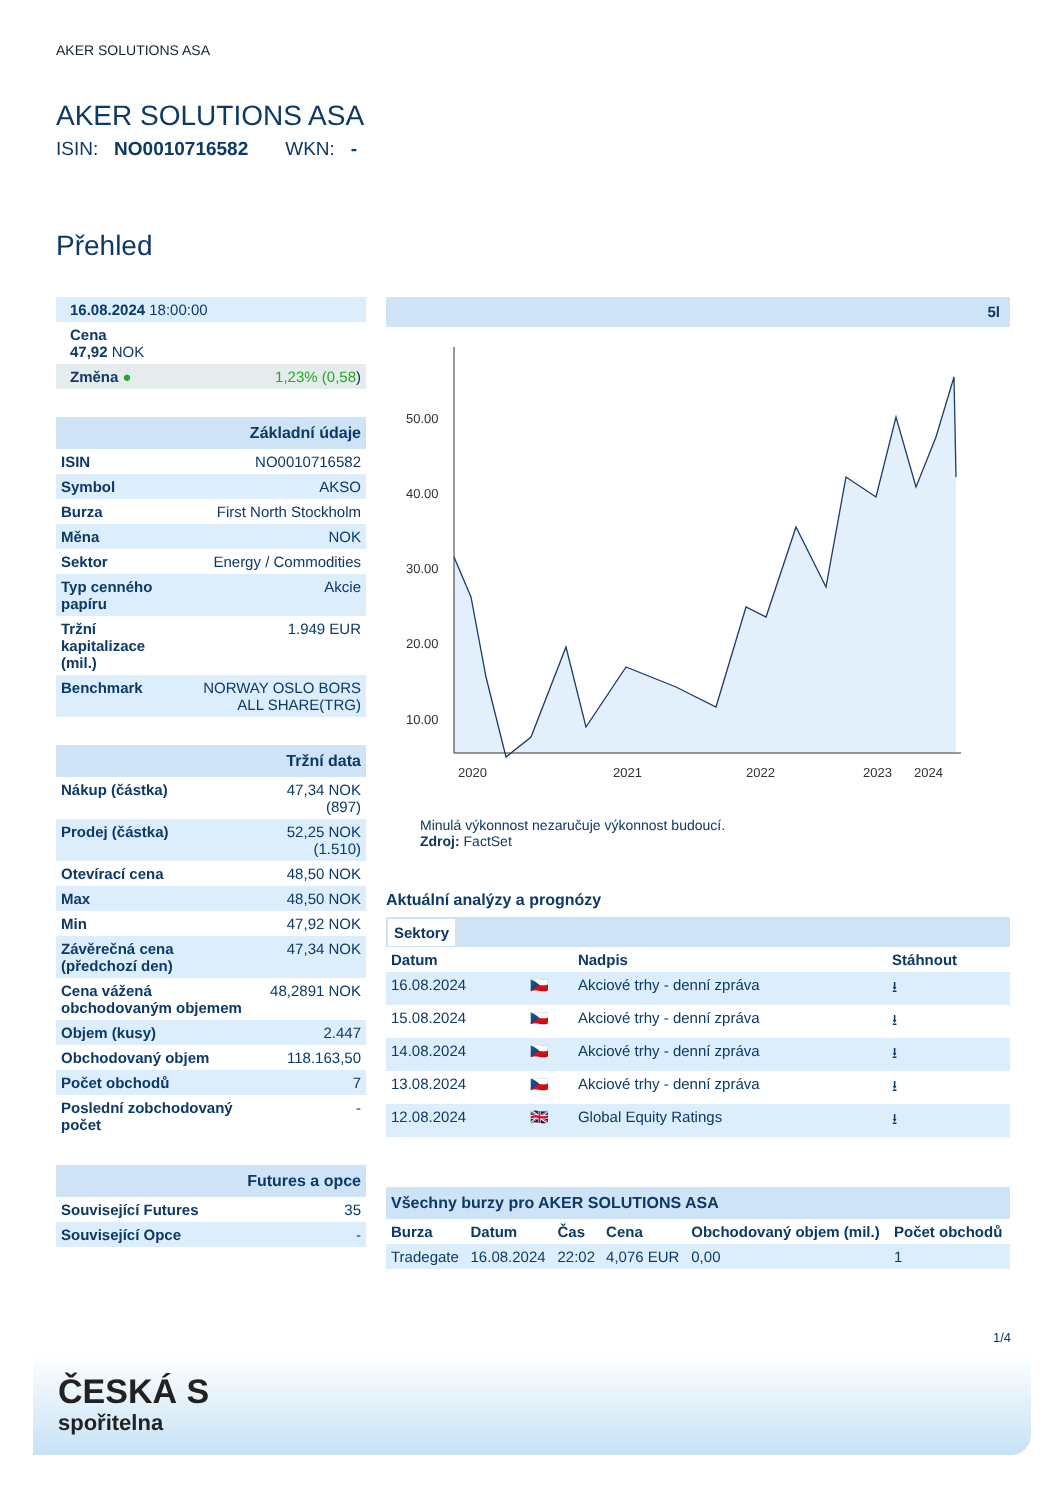AKER SOLUTIONS ASA
AKER SOLUTIONS ASA
ISIN: NO0010716582 WKN: -
Přehled
| 16.08.2024 18:00:00 | |
| Cena 47,92 NOK | |
| Změna ● | 1,23% (0,58 ) |
| Základní údaje | |
| ISIN | NO0010716582 |
| Symbol | AKSO |
| Burza | First North Stockholm |
| Měna | NOK |
| Sektor | Energy / Commodities |
| Typ cenného papíru | Akcie |
| Tržní kapitalizace (mil.) | 1.949 EUR |
| Benchmark | NORWAY OSLO BORS ALL SHARE(TRG) |
| Tržní data | |
| Nákup (částka) | 47,34 NOK (897) |
| Prodej (částka) | 52,25 NOK (1.510) |
| Otevírací cena | 48,50 NOK |
| Max | 48,50 NOK |
| Min | 47,92 NOK |
| Závěrečná cena (předchozí den) | 47,34 NOK |
| Cena vážená obchodovaným objemem | 48,2891 NOK |
| Objem (kusy) | 2.447 |
| Obchodovaný objem | 118.163,50 |
| Počet obchodů | 7 |
| Poslední zobchodovaný počet | - |
| Futures a opce | |
| Související Futures | 35 |
| Související Opce | - |
5l
50.00
40.00
30.00
20.00
10.00
2020
2021
2022
2023
2024
Minulá výkonnost nezaručuje výkonnost budoucí.
Zdroj: FactSet
Aktuální analýzy a prognózy
Sektory
| Datum | | Nadpis | Stáhnout |
| --- | --- | --- | --- |
| 16.08.2024 | 🇨🇿 | Akciové trhy - denní zpráva | ⭳ |
| 15.08.2024 | 🇨🇿 | Akciové trhy - denní zpráva | ⭳ |
| 14.08.2024 | 🇨🇿 | Akciové trhy - denní zpráva | ⭳ |
| 13.08.2024 | 🇨🇿 | Akciové trhy - denní zpráva | ⭳ |
| 12.08.2024 | 🇬🇧 | Global Equity Ratings | ⭳ |
| Všechny burzy pro AKER SOLUTIONS ASA | | | | | |
| Burza | Datum | Čas | Cena | Obchodovaný objem (mil.) | Počet obchodů |
| Tradegate | 16.08.2024 | 22:02 | 4,076 EUR | 0,00 | 1 |
1/4
ČESKÁ S
spořitelna